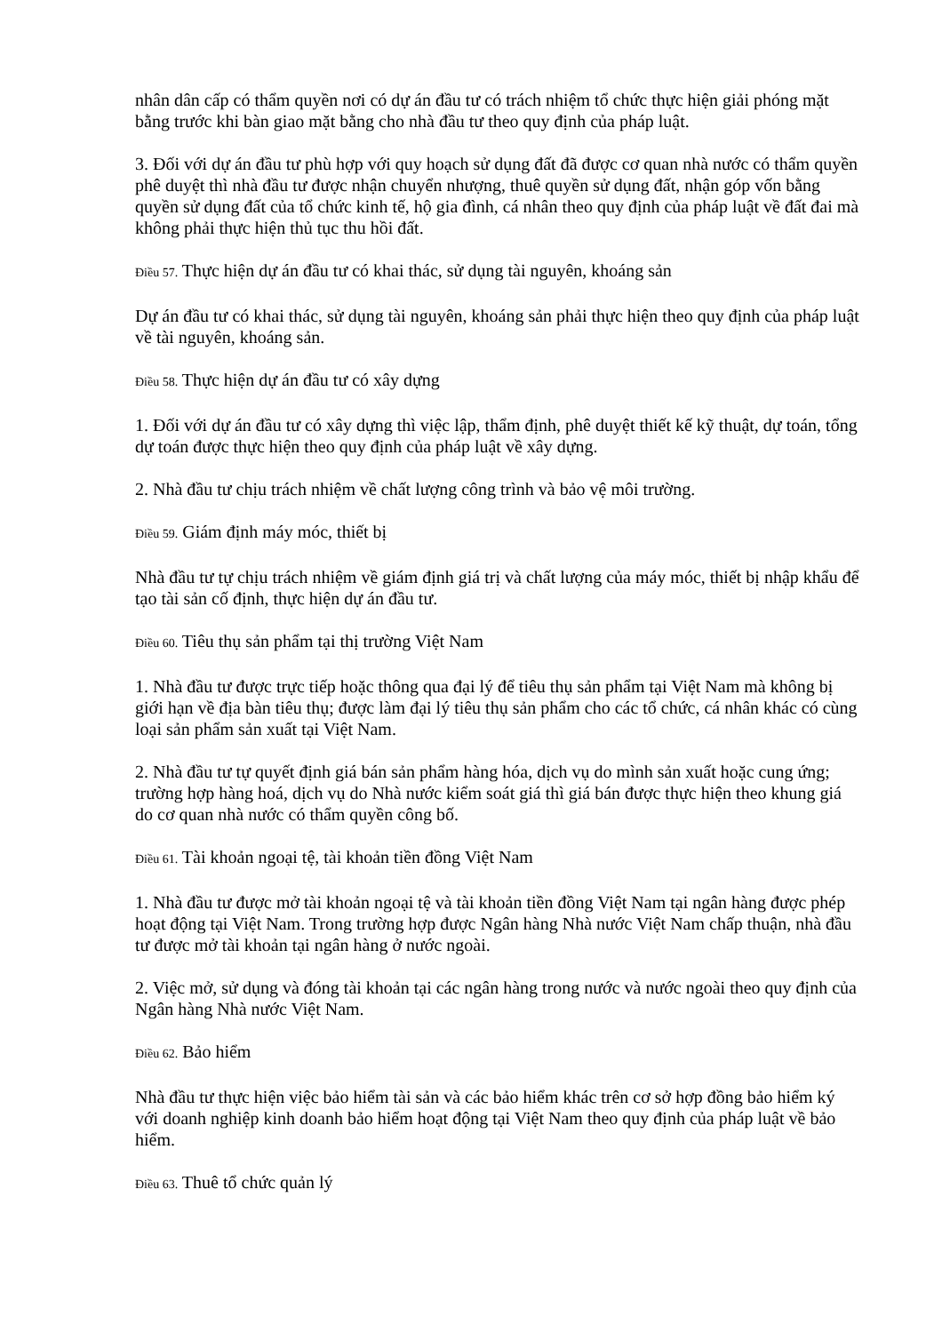nhân dân cấp có thẩm quyền nơi có dự án đầu tư có trách nhiệm tổ chức thực hiện giải phóng mặt bằng trước khi bàn giao mặt bằng cho nhà đầu tư theo quy định của pháp luật.
3. Đối với dự án đầu tư phù hợp với quy hoạch sử dụng đất đã được cơ quan nhà nước có thẩm quyền phê duyệt thì nhà đầu tư được nhận chuyển nhượng, thuê quyền sử dụng đất, nhận góp vốn bằng quyền sử dụng đất của tổ chức kinh tế, hộ gia đình, cá nhân theo quy định của pháp luật về đất đai mà không phải thực hiện thủ tục thu hồi đất.
Điều 57. Thực hiện dự án đầu tư có khai thác, sử dụng tài nguyên, khoáng sản
Dự án đầu tư có khai thác, sử dụng tài nguyên, khoáng sản phải thực hiện theo quy định của pháp luật về tài nguyên, khoáng sản.
Điều 58. Thực hiện dự án đầu tư có xây dựng
1. Đối với dự án đầu tư có xây dựng thì việc lập, thẩm định, phê duyệt thiết kế kỹ thuật, dự toán, tổng dự toán được thực hiện theo quy định của pháp luật về xây dựng.
2. Nhà đầu tư chịu trách nhiệm về chất lượng công trình và bảo vệ môi trường.
Điều 59. Giám định máy móc, thiết bị
Nhà đầu tư tự chịu trách nhiệm về giám định giá trị và chất lượng của máy móc, thiết bị nhập khẩu để tạo tài sản cố định, thực hiện dự án đầu tư.
Điều 60. Tiêu thụ sản phẩm tại thị trường Việt Nam
1. Nhà đầu tư được trực tiếp hoặc thông qua đại lý để tiêu thụ sản phẩm tại Việt Nam mà không bị giới hạn về địa bàn tiêu thụ; được làm đại lý tiêu thụ sản phẩm cho các tổ chức, cá nhân khác có cùng loại sản phẩm sản xuất tại Việt Nam.
2. Nhà đầu tư tự quyết định giá bán sản phẩm hàng hóa, dịch vụ do mình sản xuất hoặc cung ứng; trường hợp hàng hoá, dịch vụ do Nhà nước kiểm soát giá thì giá bán được thực hiện theo khung giá do cơ quan nhà nước có thẩm quyền công bố.
Điều 61. Tài khoản ngoại tệ, tài khoản tiền đồng Việt Nam
1. Nhà đầu tư được mở tài khoản ngoại tệ và tài khoản tiền đồng Việt Nam tại ngân hàng được phép hoạt động tại Việt Nam. Trong trường hợp được Ngân hàng Nhà nước Việt Nam chấp thuận, nhà đầu tư được mở tài khoản tại ngân hàng ở nước ngoài.
2. Việc mở, sử dụng và đóng tài khoản tại các ngân hàng trong nước và nước ngoài theo quy định của Ngân hàng Nhà nước Việt Nam.
Điều 62. Bảo hiểm
Nhà đầu tư thực hiện việc bảo hiểm tài sản và các bảo hiểm khác trên cơ sở hợp đồng bảo hiểm ký với doanh nghiệp kinh doanh bảo hiểm hoạt động tại Việt Nam theo quy định của pháp luật về bảo hiểm.
Điều 63. Thuê tổ chức quản lý